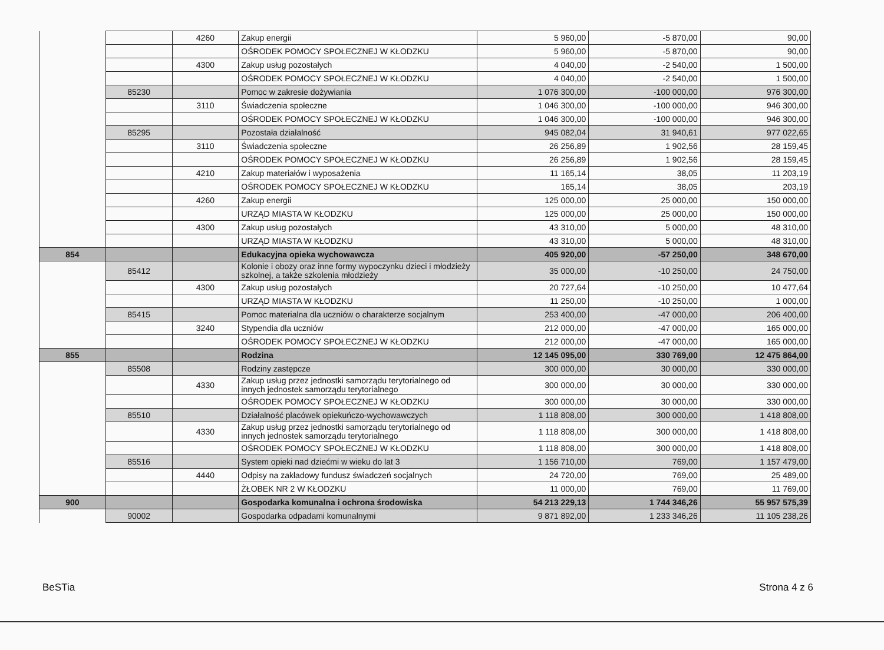| | | 4260 | Zakup energii | 5 960,00 | -5 870,00 | 90,00 |
| | | | OŚRODEK POMOCY SPOŁECZNEJ W KŁODZKU | 5 960,00 | -5 870,00 | 90,00 |
| | | 4300 | Zakup usług pozostałych | 4 040,00 | -2 540,00 | 1 500,00 |
| | | | OŚRODEK POMOCY SPOŁECZNEJ W KŁODZKU | 4 040,00 | -2 540,00 | 1 500,00 |
| | 85230 | | Pomoc w zakresie dożywiania | 1 076 300,00 | -100 000,00 | 976 300,00 |
| | | 3110 | Świadczenia społeczne | 1 046 300,00 | -100 000,00 | 946 300,00 |
| | | | OŚRODEK POMOCY SPOŁECZNEJ W KŁODZKU | 1 046 300,00 | -100 000,00 | 946 300,00 |
| | 85295 | | Pozostała działalność | 945 082,04 | 31 940,61 | 977 022,65 |
| | | 3110 | Świadczenia społeczne | 26 256,89 | 1 902,56 | 28 159,45 |
| | | | OŚRODEK POMOCY SPOŁECZNEJ W KŁODZKU | 26 256,89 | 1 902,56 | 28 159,45 |
| | | 4210 | Zakup materiałów i wyposażenia | 11 165,14 | 38,05 | 11 203,19 |
| | | | OŚRODEK POMOCY SPOŁECZNEJ W KŁODZKU | 165,14 | 38,05 | 203,19 |
| | | 4260 | Zakup energii | 125 000,00 | 25 000,00 | 150 000,00 |
| | | | URZĄD MIASTA W KŁODZKU | 125 000,00 | 25 000,00 | 150 000,00 |
| | | 4300 | Zakup usług pozostałych | 43 310,00 | 5 000,00 | 48 310,00 |
| | | | URZĄD MIASTA W KŁODZKU | 43 310,00 | 5 000,00 | 48 310,00 |
| 854 | | | Edukacyjna opieka wychowawcza | 405 920,00 | -57 250,00 | 348 670,00 |
| | 85412 | | Kolonie i obozy oraz inne formy wypoczynku dzieci i młodzieży szkolnej, a także szkolenia młodzieży | 35 000,00 | -10 250,00 | 24 750,00 |
| | | 4300 | Zakup usług pozostałych | 20 727,64 | -10 250,00 | 10 477,64 |
| | | | URZĄD MIASTA W KŁODZKU | 11 250,00 | -10 250,00 | 1 000,00 |
| | 85415 | | Pomoc materialna dla uczniów o charakterze socjalnym | 253 400,00 | -47 000,00 | 206 400,00 |
| | | 3240 | Stypendia dla uczniów | 212 000,00 | -47 000,00 | 165 000,00 |
| | | | OŚRODEK POMOCY SPOŁECZNEJ W KŁODZKU | 212 000,00 | -47 000,00 | 165 000,00 |
| 855 | | | Rodzina | 12 145 095,00 | 330 769,00 | 12 475 864,00 |
| | 85508 | | Rodziny zastępcze | 300 000,00 | 30 000,00 | 330 000,00 |
| | | 4330 | Zakup usług przez jednostki samorządu terytorialnego od innych jednostek samorządu terytorialnego | 300 000,00 | 30 000,00 | 330 000,00 |
| | | | OŚRODEK POMOCY SPOŁECZNEJ W KŁODZKU | 300 000,00 | 30 000,00 | 330 000,00 |
| | 85510 | | Działalność placówek opiekuńczo-wychowawczych | 1 118 808,00 | 300 000,00 | 1 418 808,00 |
| | | 4330 | Zakup usług przez jednostki samorządu terytorialnego od innych jednostek samorządu terytorialnego | 1 118 808,00 | 300 000,00 | 1 418 808,00 |
| | | | OŚRODEK POMOCY SPOŁECZNEJ W KŁODZKU | 1 118 808,00 | 300 000,00 | 1 418 808,00 |
| | 85516 | | System opieki nad dziećmi w wieku do lat 3 | 1 156 710,00 | 769,00 | 1 157 479,00 |
| | | 4440 | Odpisy na zakładowy fundusz świadczeń socjalnych | 24 720,00 | 769,00 | 25 489,00 |
| | | | ŻŁOBEK NR 2 W KŁODZKU | 11 000,00 | 769,00 | 11 769,00 |
| 900 | | | Gospodarka komunalna i ochrona środowiska | 54 213 229,13 | 1 744 346,26 | 55 957 575,39 |
| | 90002 | | Gospodarka odpadami komunalnymi | 9 871 892,00 | 1 233 346,26 | 11 105 238,26 |
BeSTia Strona 4 z 6